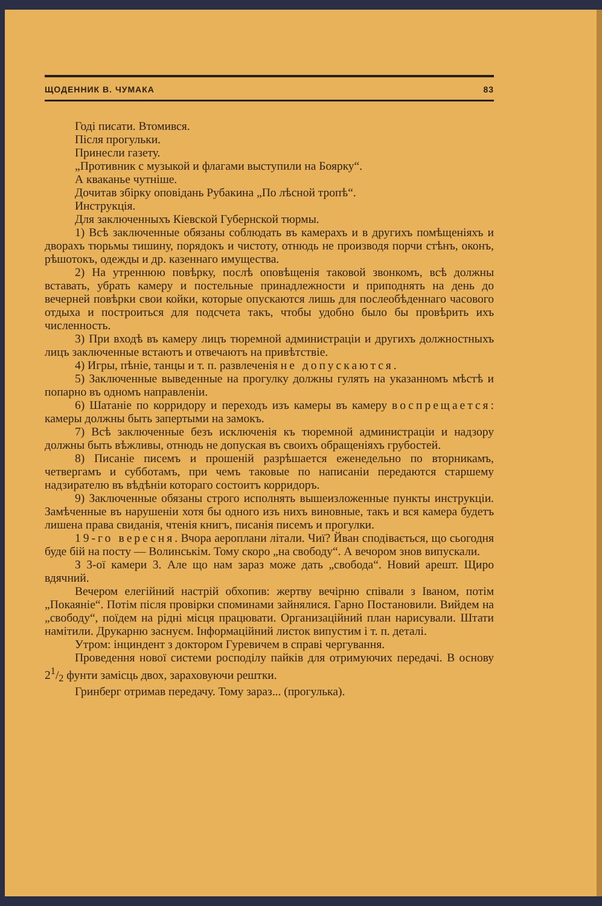ЩОДЕННИК В. ЧУМАКА 83
Годі писати. Втомився.
Після прогульки.
Принесли газету.
„Противник с музыкой и флагами выступили на Боярку“.
А кваканье чутніше.
Дочитав збірку оповідань Рубакина „По лѣсной тропѣ“.
Инструкція.
Для заключенныхъ Кіевской Губернской тюрмы.
1) Всѣ заключенные обязаны соблюдать въ камерахъ и в другихъ помѣщеніяхъ и дворахъ тюрьмы тишину, порядокъ и чистоту, отнюдь не производя порчи стѣнъ, оконъ, рѣшотокъ, одежды и др. казеннаго имущества.
2) На утреннюю повѣрку, послѣ оповѣщенія таковой звонкомъ, всѣ должны вставать, убрать камеру и постельные принадлежности и приподнять на день до вечерней повѣрки свои койки, которые опускаются лишь для послеобѣденнаго часового отдыха и построиться для подсчета такъ, чтобы удобно было бы провѣрить ихъ численность.
3) При входѣ въ камеру лицъ тюремной администраціи и другихъ должностныхъ лицъ заключенные встаютъ и отвечаютъ на привѣтствіе.
4) Игры, пѣніе, танцы и т. п. развлеченія не допускаются.
5) Заключенные выведенные на прогулку должны гулять на указанномъ мѣстѣ и попарно въ одномъ направленіи.
6) Шатаніе по корридору и переходъ изъ камеры въ камеру воспрещается: камеры должны быть запертыми на замокъ.
7) Всѣ заключенные безъ исключенія къ тюремной администраціи и надзору должны быть вѣжливы, отнюдь не допуская въ своихъ обращеніяхъ грубостей.
8) Писаніе писемъ и прошеній разрѣшается еженедельно по вторникамъ, четвергамъ и субботамъ, при чемъ таковые по написаніи передаются старшему надзирателю въ вѣдѣніи котораго состоитъ корридоръ.
9) Заключенные обязаны строго исполнять вышеизложенные пункты инструкціи. Замѣченные въ нарушеніи хотя бы одного изъ нихъ виновные, такъ и вся камера будетъ лишена права свиданія, чтенія книгъ, писанія писемъ и прогулки.
19-го вересня. Вчора аероплани літали. Чиї? Йван сподівається, що сьогодня буде бій на посту — Волинськім. Тому скоро „на свободу“. А вечором знов випускали.
З 3-ої камери 3. Але що нам зараз може дать „свобода“. Новий арешт. Щиро вдячний.
Вечером елегійний настрій обхопив: жертву вечірню співали з Іваном, потім „Покаяніе“. Потім після провірки споминами зайнялися. Гарно Постановили. Вийдем на „свободу“, поїдем на рідні місця працювати. Организаційний план нарисували. Штати намітили. Друкарню заснуєм. Інформаційний листок випустим і т. п. деталі.
Утром: інциндент з доктором Гуревичем в справі чергування.
Проведення нової системи росподілу пайків для отримуючих передачі. В основу 21/2 фунти замісць двох, зараховуючи рештки.
Гринберг отримав передачу. Тому зараз... (прогулька).